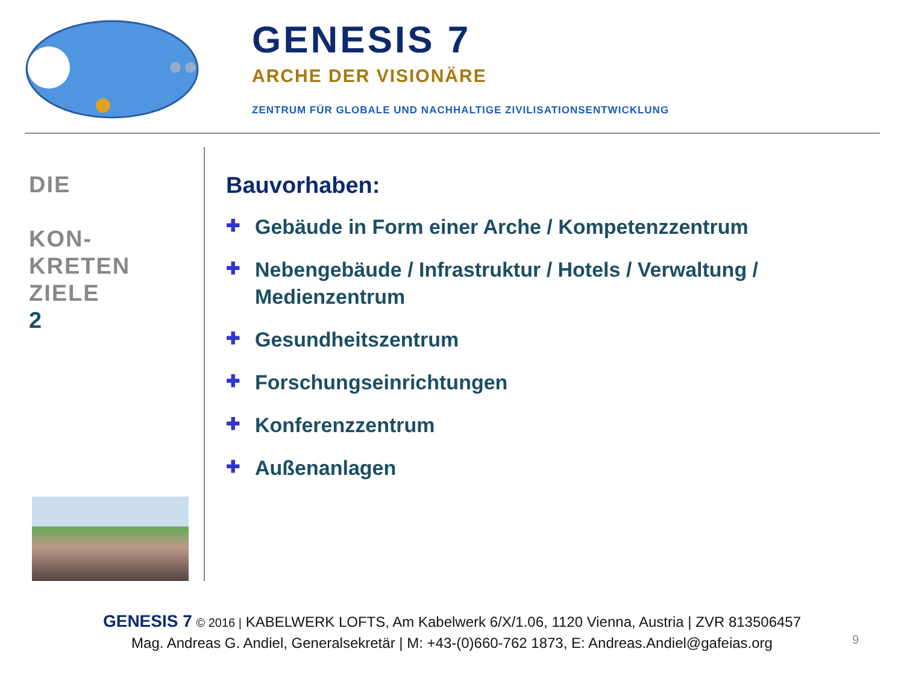GENESIS 7
ARCHE DER VISIONÄRE
ZENTRUM FÜR GLOBALE UND NACHHALTIGE ZIVILISATIONSENTWICKLUNG
DIE
KON-
KRETEN
ZIELE
2
Bauvorhaben:
✚ Gebäude in Form einer Arche / Kompetenzzentrum
✚ Nebengebäude / Infrastruktur / Hotels / Verwaltung / Medienzentrum
✚ Gesundheitszentrum
✚ Forschungseinrichtungen
✚ Konferenzzentrum
✚ Außenanlagen
GENESIS 7 © 2016 | KABELWERK LOFTS, Am Kabelwerk 6/X/1.06, 1120 Vienna, Austria | ZVR 813506457
Mag. Andreas G. Andiel, Generalsekretär | M: +43-(0)660-762 1873, E: Andreas.Andiel@gafeias.org
9